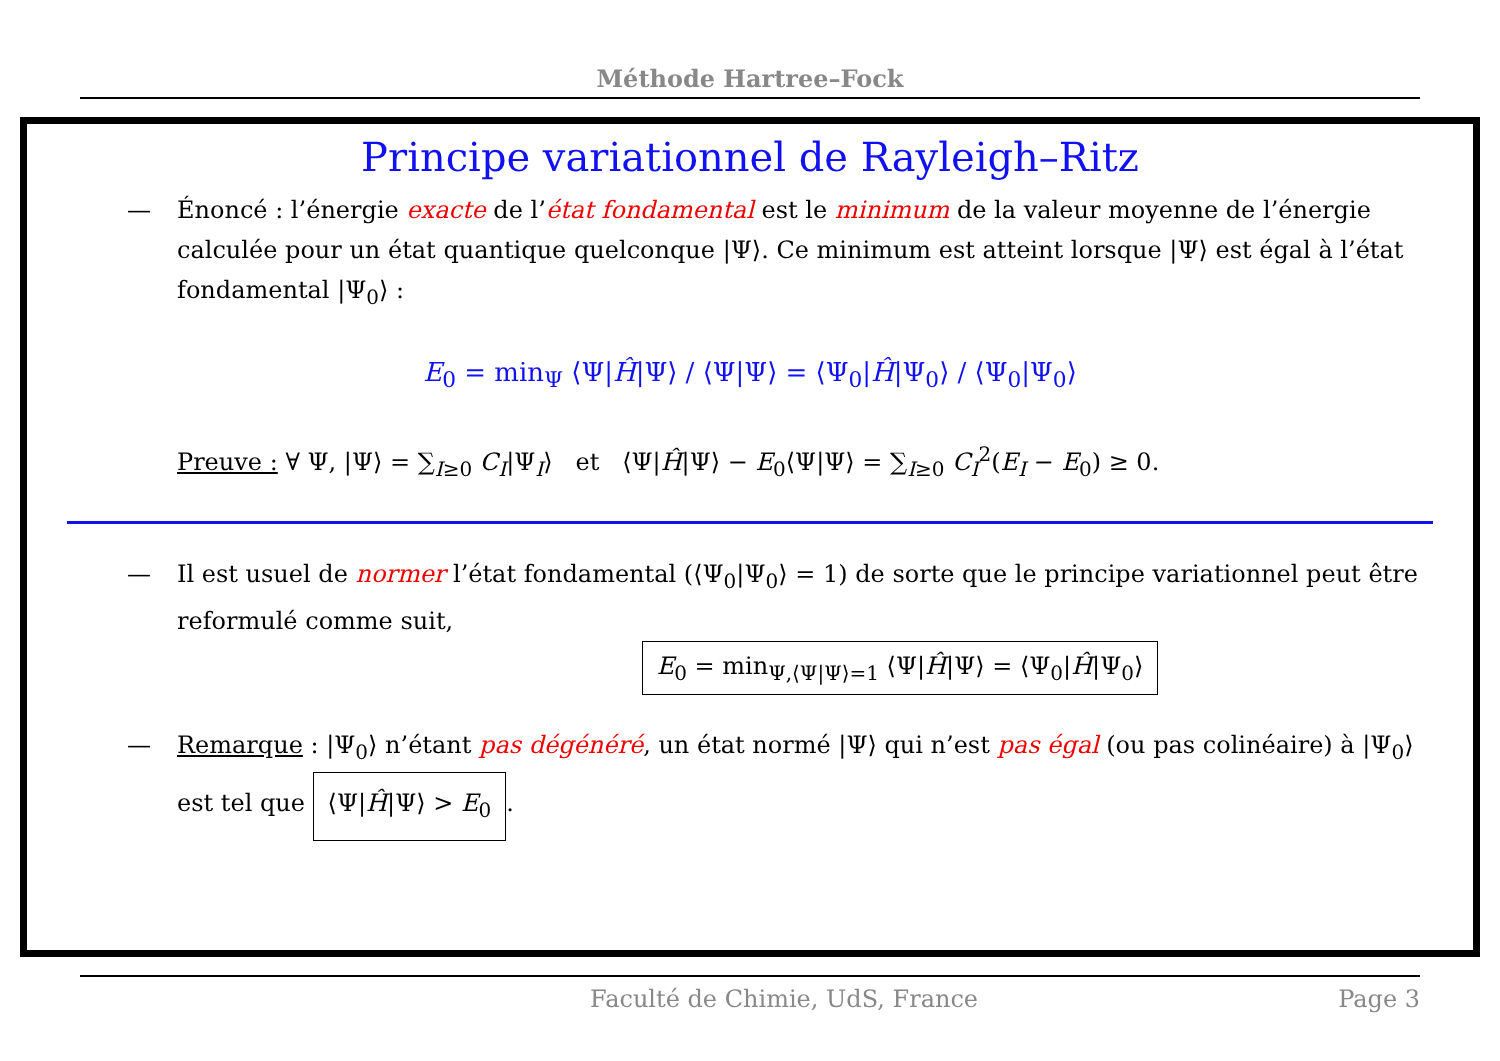Méthode Hartree–Fock
Principe variationnel de Rayleigh–Ritz
— Énoncé : l’énergie exacte de l’état fondamental est le minimum de la valeur moyenne de l’énergie calculée pour un état quantique quelconque |Ψ⟩. Ce minimum est atteint lorsque |Ψ⟩ est égal à l’état fondamental |Ψ<sub>0</sub>⟩ :
E<sub>0</sub> = min<sub>Ψ</sub> ⟨Ψ|Ĥ|Ψ⟩ / ⟨Ψ|Ψ⟩ = ⟨Ψ<sub>0</sub>|Ĥ|Ψ<sub>0</sub>⟩ / ⟨Ψ<sub>0</sub>|Ψ<sub>0</sub>⟩
Preuve : ∀ Ψ, |Ψ⟩ = ∑<sub>I≥0</sub> C<sub>I</sub>|Ψ<sub>I</sub>⟩ et ⟨Ψ|Ĥ|Ψ⟩ − E<sub>0</sub>⟨Ψ|Ψ⟩ = ∑<sub>I≥0</sub> C<sub>I</sub><sup>2</sup>(E<sub>I</sub> − E<sub>0</sub>) ≥ 0.
— Il est usuel de normer l’état fondamental (⟨Ψ<sub>0</sub>|Ψ<sub>0</sub>⟩ = 1) de sorte que le principe variationnel peut être reformulé comme suit,
E<sub>0</sub> = min<sub>Ψ,⟨Ψ|Ψ⟩=1</sub> ⟨Ψ|Ĥ|Ψ⟩ = ⟨Ψ<sub>0</sub>|Ĥ|Ψ<sub>0</sub>⟩
— Remarque : |Ψ<sub>0</sub>⟩ n’étant pas dégénéré, un état normé |Ψ⟩ qui n’est pas égal (ou pas colinéaire) à |Ψ<sub>0</sub>⟩ est tel que ⟨Ψ|Ĥ|Ψ⟩ > E<sub>0</sub>.
Faculté de Chimie, UdS, France Page 3